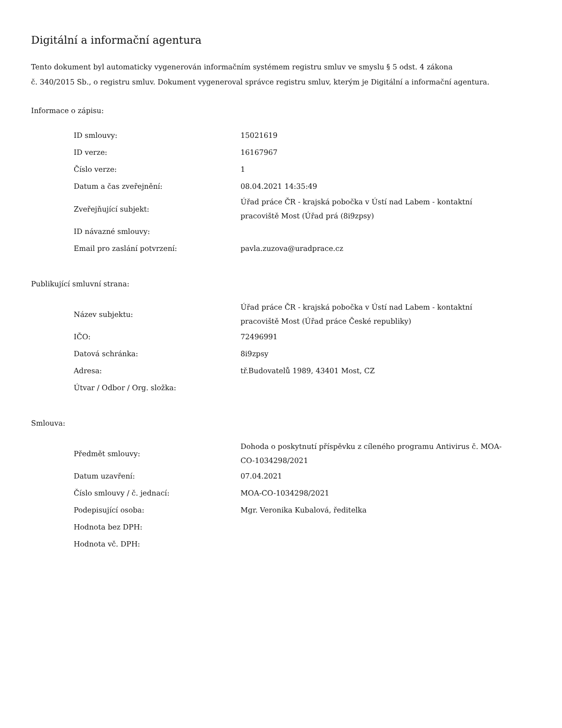Digitální a informační agentura
Tento dokument byl automaticky vygenerován informačním systémem registru smluv ve smyslu § 5 odst. 4 zákona
č. 340/2015 Sb., o registru smluv. Dokument vygeneroval správce registru smluv, kterým je Digitální a informační agentura.
Informace o zápisu:
| ID smlouvy: | 15021619 |
| ID verze: | 16167967 |
| Číslo verze: | 1 |
| Datum a čas zveřejnění: | 08.04.2021 14:35:49 |
| Zveřejňující subjekt: | Úřad práce ČR - krajská pobočka v Ústí nad Labem - kontaktní pracoviště Most (Úřad prá (8i9zpsy) |
| ID návazné smlouvy: | |
| Email pro zaslání potvrzení: | pavla.zuzova@uradprace.cz |
Publikující smluvní strana:
| Název subjektu: | Úřad práce ČR - krajská pobočka v Ústí nad Labem - kontaktní pracoviště Most (Úřad práce České republiky) |
| IČO: | 72496991 |
| Datová schránka: | 8i9zpsy |
| Adresa: | tř.Budovatelů 1989, 43401 Most, CZ |
| Útvar / Odbor / Org. složka: | |
Smlouva:
| Předmět smlouvy: | Dohoda o poskytnutí příspěvku z cíleného programu Antivirus č. MOA-CO-1034298/2021 |
| Datum uzavření: | 07.04.2021 |
| Číslo smlouvy / č. jednací: | MOA-CO-1034298/2021 |
| Podepisující osoba: | Mgr. Veronika Kubalová, ředitelka |
| Hodnota bez DPH: | |
| Hodnota vč. DPH: | |